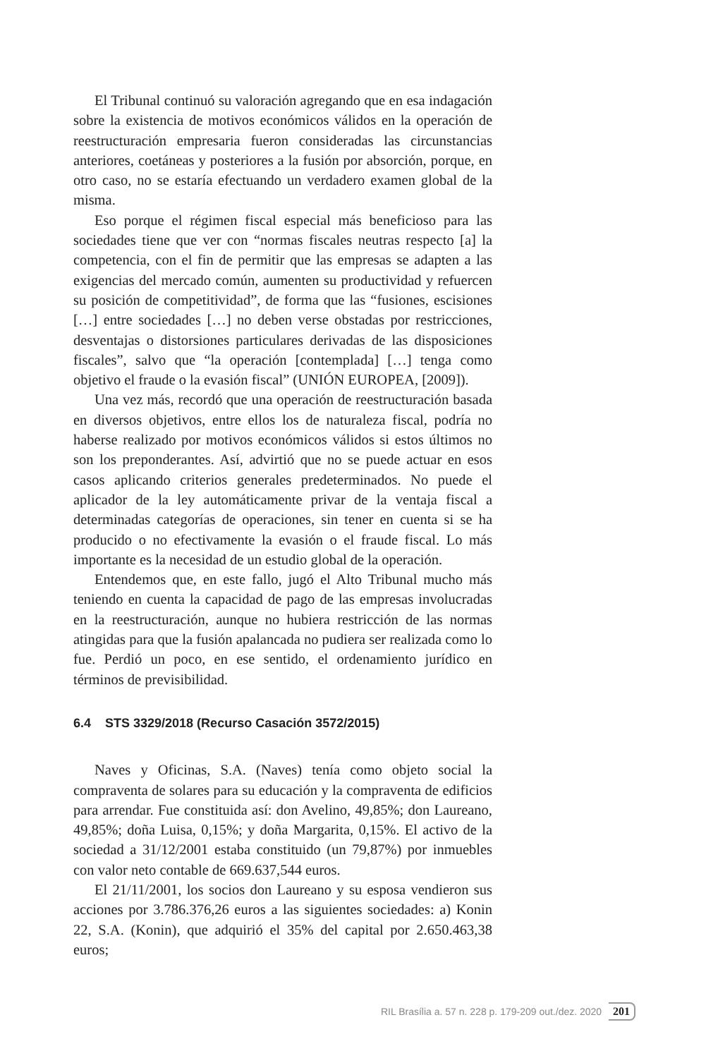El Tribunal continuó su valoración agregando que en esa indagación sobre la existencia de motivos económicos válidos en la operación de reestructuración empresaria fueron consideradas las circunstancias anteriores, coetáneas y posteriores a la fusión por absorción, porque, en otro caso, no se estaría efectuando un verdadero examen global de la misma.
Eso porque el régimen fiscal especial más beneficioso para las sociedades tiene que ver con “normas fiscales neutras respecto [a] la competencia, con el fin de permitir que las empresas se adapten a las exigencias del mercado común, aumenten su productividad y refuercen su posición de competitividad”, de forma que las “fusiones, escisiones […] entre sociedades […] no deben verse obstadas por restricciones, desventajas o distorsiones particulares derivadas de las disposiciones fiscales”, salvo que “la operación [contemplada] […] tenga como objetivo el fraude o la evasión fiscal” (UNIÓN EUROPEA, [2009]).
Una vez más, recordó que una operación de reestructuración basada en diversos objetivos, entre ellos los de naturaleza fiscal, podría no haberse realizado por motivos económicos válidos si estos últimos no son los preponderantes. Así, advirtió que no se puede actuar en esos casos aplicando criterios generales predeterminados. No puede el aplicador de la ley automáticamente privar de la ventaja fiscal a determinadas categorías de operaciones, sin tener en cuenta si se ha producido o no efectivamente la evasión o el fraude fiscal. Lo más importante es la necesidad de un estudio global de la operación.
Entendemos que, en este fallo, jugó el Alto Tribunal mucho más teniendo en cuenta la capacidad de pago de las empresas involucradas en la reestructuración, aunque no hubiera restricción de las normas atingidas para que la fusión apalancada no pudiera ser realizada como lo fue. Perdió un poco, en ese sentido, el ordenamiento jurídico en términos de previsibilidad.
6.4 STS 3329/2018 (Recurso Casación 3572/2015)
Naves y Oficinas, S.A. (Naves) tenía como objeto social la compraventa de solares para su educación y la compraventa de edificios para arrendar. Fue constituida así: don Avelino, 49,85%; don Laureano, 49,85%; doña Luisa, 0,15%; y doña Margarita, 0,15%. El activo de la sociedad a 31/12/2001 estaba constituido (un 79,87%) por inmuebles con valor neto contable de 669.637,544 euros.
El 21/11/2001, los socios don Laureano y su esposa vendieron sus acciones por 3.786.376,26 euros a las siguientes sociedades: a) Konin 22, S.A. (Konin), que adquirió el 35% del capital por 2.650.463,38 euros;
RIL Brasília a. 57 n. 228 p. 179-209 out./dez. 2020 201